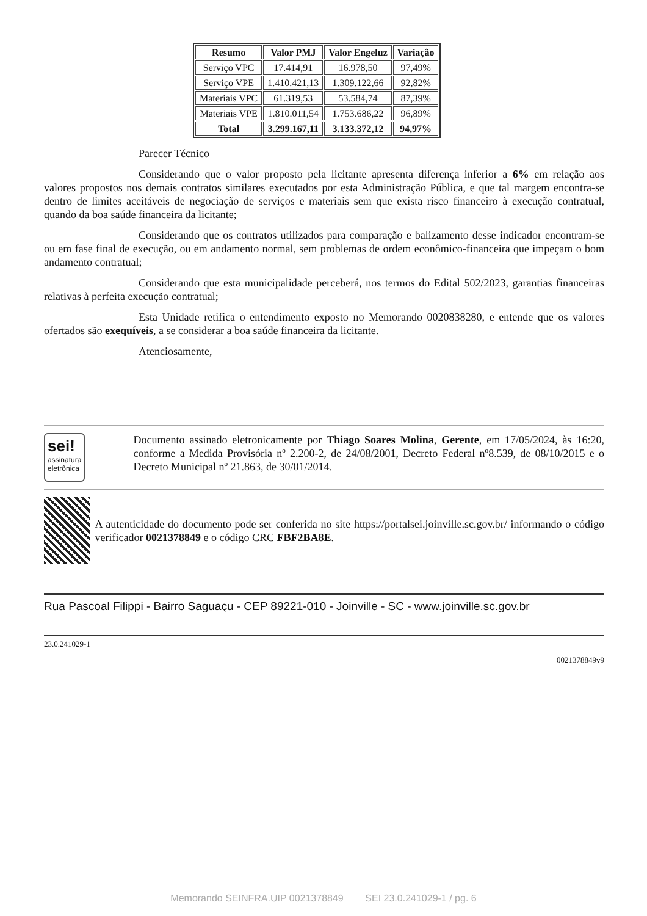| Resumo | Valor PMJ | Valor Engeluz | Variação |
| --- | --- | --- | --- |
| Serviço VPC | 17.414,91 | 16.978,50 | 97,49% |
| Serviço VPE | 1.410.421,13 | 1.309.122,66 | 92,82% |
| Materiais VPC | 61.319,53 | 53.584,74 | 87,39% |
| Materiais VPE | 1.810.011,54 | 1.753.686,22 | 96,89% |
| Total | 3.299.167,11 | 3.133.372,12 | 94,97% |
Parecer Técnico
Considerando que o valor proposto pela licitante apresenta diferença inferior a 6% em relação aos valores propostos nos demais contratos similares executados por esta Administração Pública, e que tal margem encontra-se dentro de limites aceitáveis de negociação de serviços e materiais sem que exista risco financeiro à execução contratual, quando da boa saúde financeira da licitante;
Considerando que os contratos utilizados para comparação e balizamento desse indicador encontram-se ou em fase final de execução, ou em andamento normal, sem problemas de ordem econômico-financeira que impeçam o bom andamento contratual;
Considerando que esta municipalidade perceberá, nos termos do Edital 502/2023, garantias financeiras relativas à perfeita execução contratual;
Esta Unidade retifica o entendimento exposto no Memorando 0020838280, e entende que os valores ofertados são exequíveis, a se considerar a boa saúde financeira da licitante.
Atenciosamente,
sei!
assinatura eletrônica
Documento assinado eletronicamente por Thiago Soares Molina, Gerente, em 17/05/2024, às 16:20, conforme a Medida Provisória nº 2.200-2, de 24/08/2001, Decreto Federal nº8.539, de 08/10/2015 e o Decreto Municipal nº 21.863, de 30/01/2014.
A autenticidade do documento pode ser conferida no site https://portalsei.joinville.sc.gov.br/ informando o código verificador 0021378849 e o código CRC FBF2BA8E.
Rua Pascoal Filippi - Bairro Saguaçu - CEP 89221-010 - Joinville - SC - www.joinville.sc.gov.br
23.0.241029-1
0021378849v9
Memorando SEINFRA.UIP 0021378849 SEI 23.0.241029-1 / pg. 6